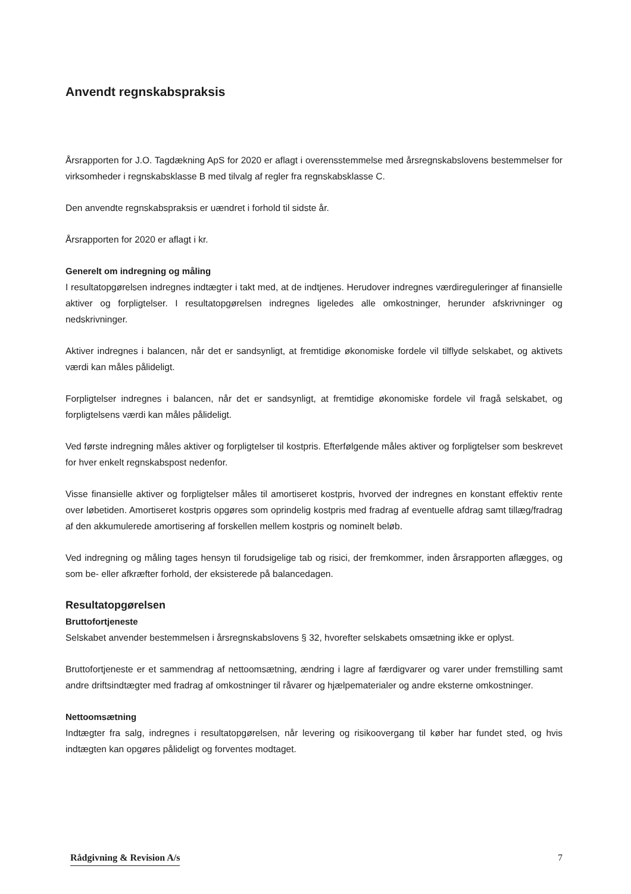Anvendt regnskabspraksis
Årsrapporten for J.O. Tagdækning ApS for 2020 er aflagt i overensstemmelse med årsregnskabslovens bestemmelser for virksomheder i regnskabsklasse B med tilvalg af regler fra regnskabsklasse C.
Den anvendte regnskabspraksis er uændret i forhold til sidste år.
Årsrapporten for 2020 er aflagt i kr.
Generelt om indregning og måling
I resultatopgørelsen indregnes indtægter i takt med, at de indtjenes. Herudover indregnes værdireguleringer af finansielle aktiver og forpligtelser. I resultatopgørelsen indregnes ligeledes alle omkostninger, herunder afskrivninger og nedskrivninger.
Aktiver indregnes i balancen, når det er sandsynligt, at fremtidige økonomiske fordele vil tilflyde selskabet, og aktivets værdi kan måles pålideligt.
Forpligtelser indregnes i balancen, når det er sandsynligt, at fremtidige økonomiske fordele vil fragå selskabet, og forpligtelsens værdi kan måles pålideligt.
Ved første indregning måles aktiver og forpligtelser til kostpris. Efterfølgende måles aktiver og forpligtelser som beskrevet for hver enkelt regnskabspost nedenfor.
Visse finansielle aktiver og forpligtelser måles til amortiseret kostpris, hvorved der indregnes en konstant effektiv rente over løbetiden. Amortiseret kostpris opgøres som oprindelig kostpris med fradrag af eventuelle afdrag samt tillæg/fradrag af den akkumulerede amortisering af forskellen mellem kostpris og nominelt beløb.
Ved indregning og måling tages hensyn til forudsigelige tab og risici, der fremkommer, inden årsrapporten aflægges, og som be- eller afkræfter forhold, der eksisterede på balancedagen.
Resultatopgørelsen
Bruttofortjeneste
Selskabet anvender bestemmelsen i årsregnskabslovens § 32, hvorefter selskabets omsætning ikke er oplyst.
Bruttofortjeneste er et sammendrag af nettoomsætning, ændring i lagre af færdigvarer og varer under fremstilling samt andre driftsindtægter med fradrag af omkostninger til råvarer og hjælpematerialer og andre eksterne omkostninger.
Nettoomsætning
Indtægter fra salg, indregnes i resultatopgørelsen, når levering og risikoovergang til køber har fundet sted, og hvis indtægten kan opgøres pålideligt og forventes modtaget.
Rådgivning & Revision A/s 7